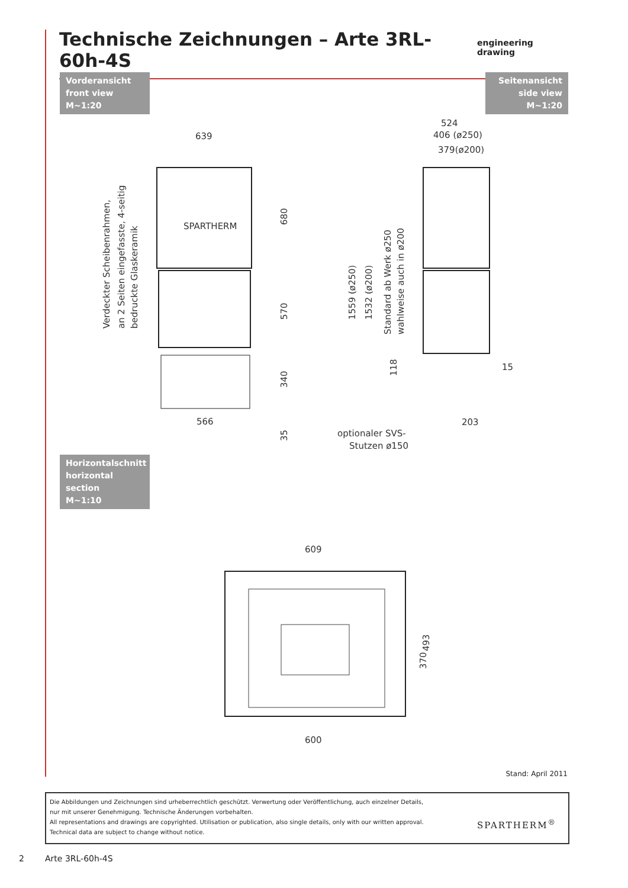Technische Zeichnungen – Arte 3RL-60h-4S
engineering drawing
Vorderansicht
front view
M~1:20
Seitenansicht
side view
M~1:20
SPARTHERM
639
566
680
570
340
35
Verdeckter Scheibenrahmen,
an 2 Seiten eingefasste, 4-seitig
bedruckte Glaskeramik
524
406 (ø250)
379(ø200)
1559 (ø250)
1532 (ø200)
Standard ab Werk ø250
wahlweise auch in ø200
118
15
203
optionaler SVS-
Stutzen ø150
Horizontalschnitt
horizontal section
M~1:10
609
600
493
370
Stand: April 2011
Die Abbildungen und Zeichnungen sind urheberrechtlich geschützt. Verwertung oder Veröffentlichung, auch einzelner Details,
nur mit unserer Genehmigung. Technische Änderungen vorbehalten.
All representations and drawings are copyrighted. Utilisation or publication, also single details, only with our written approval.
Technical data are subject to change without notice.
SPARTHERM<sup>®</sup>
2 Arte 3RL-60h-4S